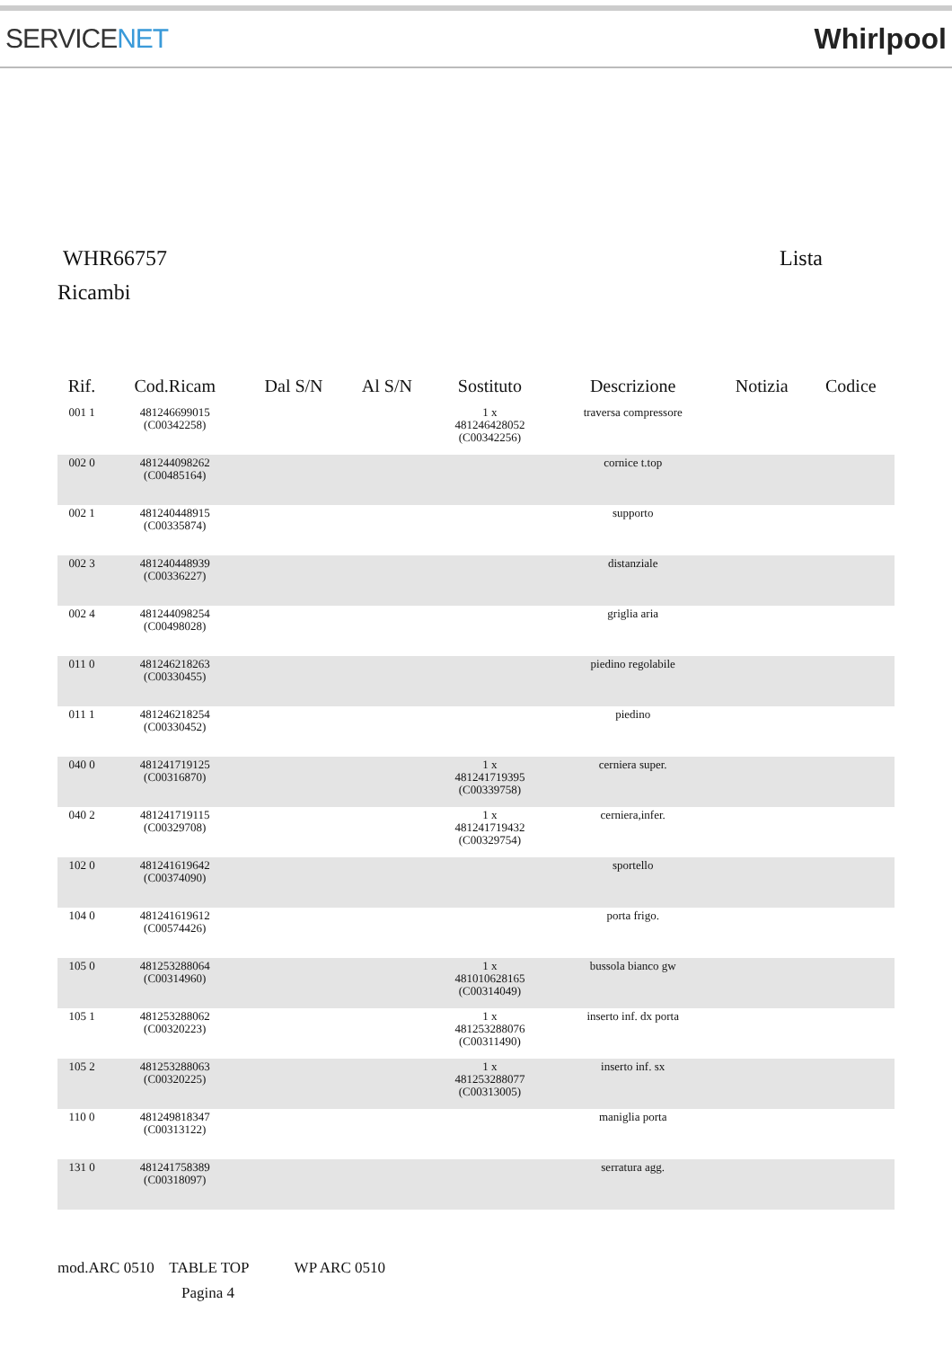SERVICENET Whirlpool
WHR66757 Lista
Ricambi
| Rif. | Cod.Ricam | Dal S/N | Al S/N | Sostituto | Descrizione | Notizia | Codice |
| --- | --- | --- | --- | --- | --- | --- | --- |
| 001 1 | 481246699015 (C00342258) | | | 1 x 481246428052 (C00342256) | traversa compressore | | |
| 002 0 | 481244098262 (C00485164) | | | | cornice t.top | | |
| 002 1 | 481240448915 (C00335874) | | | | supporto | | |
| 002 3 | 481240448939 (C00336227) | | | | distanziale | | |
| 002 4 | 481244098254 (C00498028) | | | | griglia aria | | |
| 011 0 | 481246218263 (C00330455) | | | | piedino regolabile | | |
| 011 1 | 481246218254 (C00330452) | | | | piedino | | |
| 040 0 | 481241719125 (C00316870) | | | 1 x 481241719395 (C00339758) | cerniera super. | | |
| 040 2 | 481241719115 (C00329708) | | | 1 x 481241719432 (C00329754) | cerniera,infer. | | |
| 102 0 | 481241619642 (C00374090) | | | | sportello | | |
| 104 0 | 481241619612 (C00574426) | | | | porta frigo. | | |
| 105 0 | 481253288064 (C00314960) | | | 1 x 481010628165 (C00314049) | bussola bianco gw | | |
| 105 1 | 481253288062 (C00320223) | | | 1 x 481253288076 (C00311490) | inserto inf. dx porta | | |
| 105 2 | 481253288063 (C00320225) | | | 1 x 481253288077 (C00313005) | inserto inf. sx | | |
| 110 0 | 481249818347 (C00313122) | | | | maniglia porta | | |
| 131 0 | 481241758389 (C00318097) | | | | serratura agg. | | |
mod.ARC 0510 TABLE TOP WP ARC 0510
Pagina 4